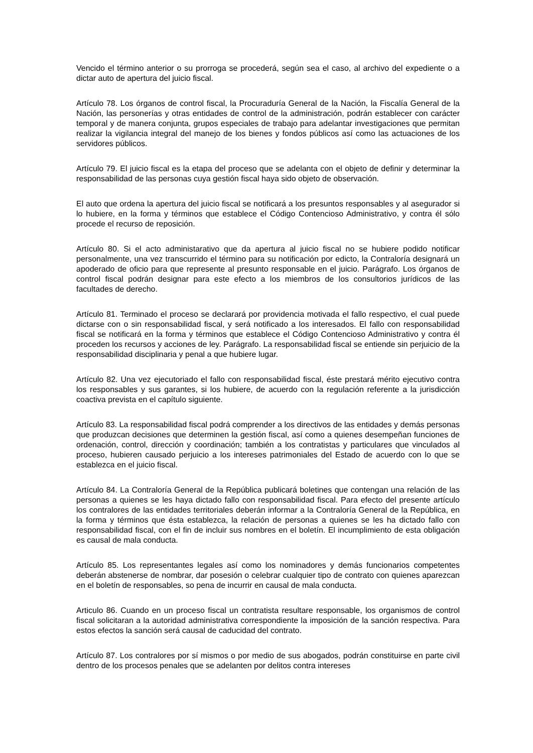Vencido el término anterior o su prorroga se procederá, según sea el caso, al archivo del expediente o a dictar auto de apertura del juicio fiscal.
Artículo 78. Los órganos de control fiscal, la Procuraduría General de la Nación, la Fiscalía General de la Nación, las personerías y otras entidades de control de la administración, podrán establecer con carácter temporal y de manera conjunta, grupos especiales de trabajo para adelantar investigaciones que permitan realizar la vigilancia integral del manejo de los bienes y fondos públicos así como las actuaciones de los servidores públicos.
Artículo 79. El juicio fiscal es la etapa del proceso que se adelanta con el objeto de definir y determinar la responsabilidad de las personas cuya gestión fiscal haya sido objeto de observación.
El auto que ordena la apertura del juicio fiscal se notificará a los presuntos responsables y al asegurador si lo hubiere, en la forma y términos que establece el Código Contencioso Administrativo, y contra él sólo procede el recurso de reposición.
Artículo 80. Si el acto administarativo que da apertura al juicio fiscal no se hubiere podido notificar personalmente, una vez transcurrido el término para su notificación por edicto, la Contraloría designará un apoderado de oficio para que represente al presunto responsable en el juicio. Parágrafo. Los órganos de control fiscal podrán designar para este efecto a los miembros de los consultorios jurídicos de las facultades de derecho.
Artículo 81. Terminado el proceso se declarará por providencia motivada el fallo respectivo, el cual puede dictarse con o sin responsabilidad fiscal, y será notificado a los interesados. El fallo con responsabilidad fiscal se notificará en la forma y términos que establece el Código Contencioso Administrativo y contra él proceden los recursos y acciones de ley. Parágrafo. La responsabilidad fiscal se entiende sin perjuicio de la responsabilidad disciplinaria y penal a que hubiere lugar.
Artículo 82. Una vez ejecutoriado el fallo con responsabilidad fiscal, éste prestará mérito ejecutivo contra los responsables y sus garantes, si los hubiere, de acuerdo con la regulación referente a la jurisdicción coactiva prevista en el capítulo siguiente.
Artículo 83. La responsabilidad fiscal podrá comprender a los directivos de las entidades y demás personas que produzcan decisiones que determinen la gestión fiscal, así como a quienes desempeñan funciones de ordenación, control, dirección y coordinación; también a los contratistas y particulares que vinculados al proceso, hubieren causado perjuicio a los intereses patrimoniales del Estado de acuerdo con lo que se establezca en el juicio fiscal.
Artículo 84. La Contraloría General de la República publicará boletines que contengan una relación de las personas a quienes se les haya dictado fallo con responsabilidad fiscal. Para efecto del presente artículo los contralores de las entidades territoriales deberán informar a la Contraloría General de la República, en la forma y términos que ésta establezca, la relación de personas a quienes se les ha dictado fallo con responsabilidad fiscal, con el fin de incluir sus nombres en el boletín. El incumplimiento de esta obligación es causal de mala conducta.
Artículo 85. Los representantes legales así como los nominadores y demás funcionarios competentes deberán abstenerse de nombrar, dar posesión o celebrar cualquier tipo de contrato con quienes aparezcan en el boletín de responsables, so pena de incurrir en causal de mala conducta.
Articulo 86. Cuando en un proceso fiscal un contratista resultare responsable, los organismos de control fiscal solicitaran a la autoridad administrativa correspondiente la imposición de la sanción respectiva. Para estos efectos la sanción será causal de caducidad del contrato.
Artículo 87. Los contralores por sí mismos o por medio de sus abogados, podrán constituirse en parte civil dentro de los procesos penales que se adelanten por delitos contra intereses